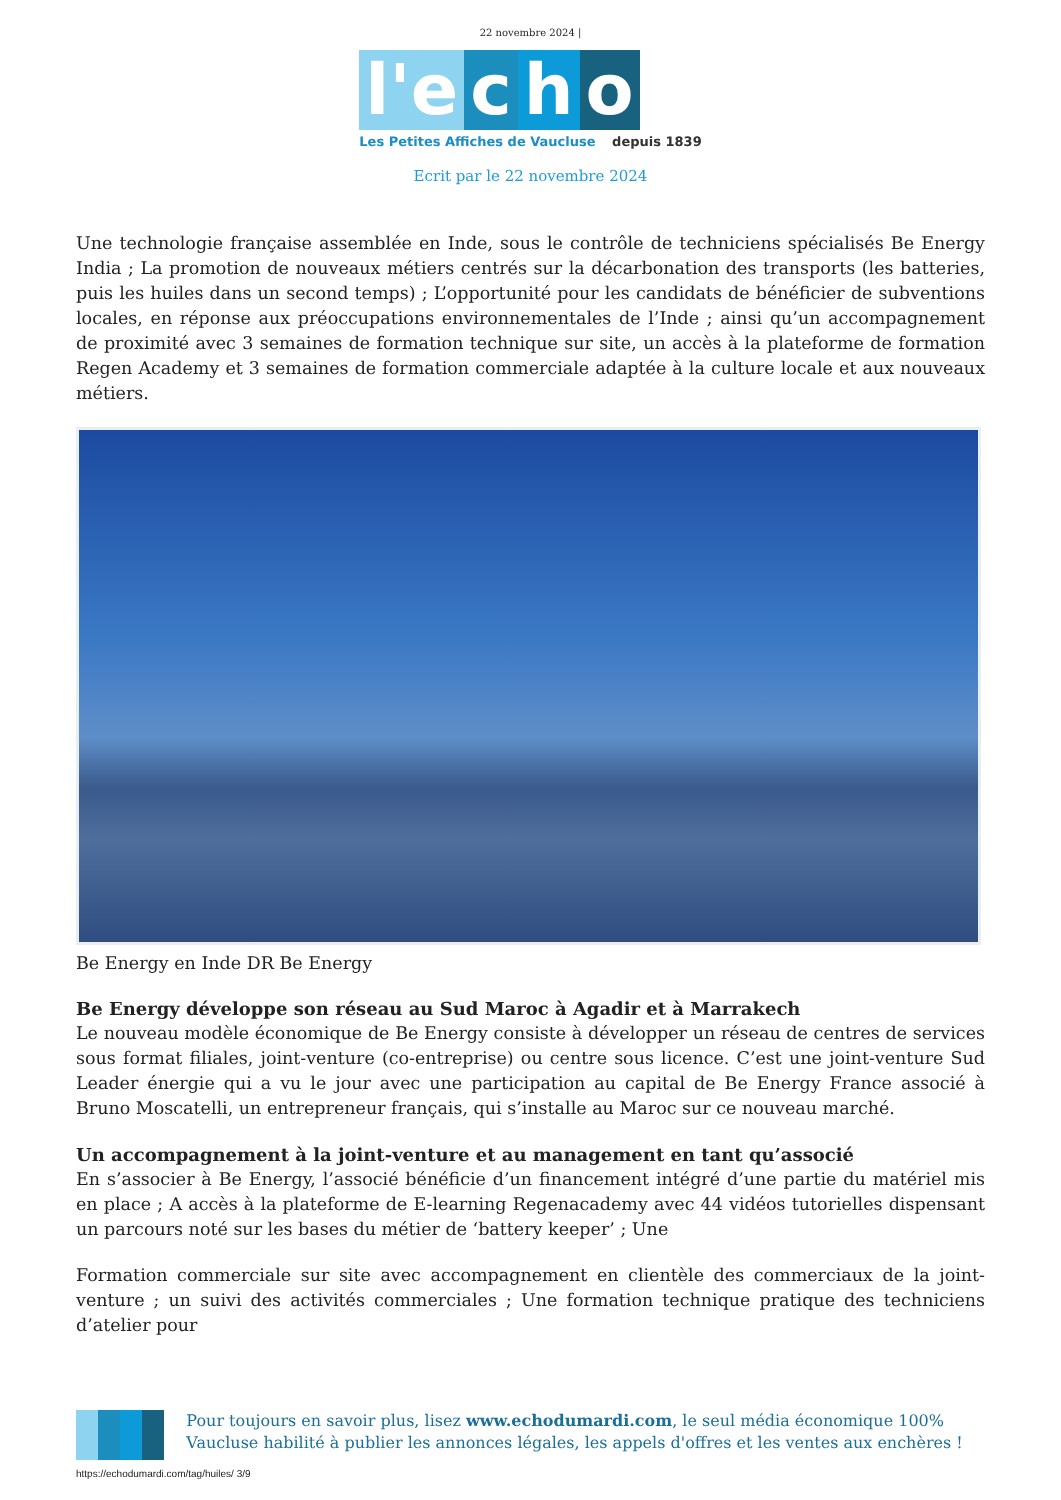22 novembre 2024 |
l'e
c
h
o
Les Petites Affiches de Vaucluse depuis 1839
Ecrit par le 22 novembre 2024
Une technologie française assemblée en Inde, sous le contrôle de techniciens spécialisés Be Energy India ; La promotion de nouveaux métiers centrés sur la décarbonation des transports (les batteries, puis les huiles dans un second temps) ; L’opportunité pour les candidats de bénéficier de subventions locales, en réponse aux préoccupations environnementales de l’Inde ; ainsi qu’un accompagnement de proximité avec 3 semaines de formation technique sur site, un accès à la plateforme de formation Regen Academy et 3 semaines de formation commerciale adaptée à la culture locale et aux nouveaux métiers.
Be Energy en Inde DR Be Energy
Be Energy développe son réseau au Sud Maroc à Agadir et à Marrakech
Le nouveau modèle économique de Be Energy consiste à développer un réseau de centres de services sous format filiales, joint-venture (co-entreprise) ou centre sous licence. C’est une joint-venture Sud Leader énergie qui a vu le jour avec une participation au capital de Be Energy France associé à Bruno Moscatelli, un entrepreneur français, qui s’installe au Maroc sur ce nouveau marché.
Un accompagnement à la joint-venture et au management en tant qu’associé
En s’associer à Be Energy, l’associé bénéficie d’un financement intégré d’une partie du matériel mis en place ; A accès à la plateforme de E-learning Regenacademy avec 44 vidéos tutorielles dispensant un parcours noté sur les bases du métier de ‘battery keeper’ ; Une
Formation commerciale sur site avec accompagnement en clientèle des commerciaux de la joint-venture ; un suivi des activités commerciales ; Une formation technique pratique des techniciens d’atelier pour
Pour toujours en savoir plus, lisez www.echodumardi.com, le seul média économique 100% Vaucluse habilité à publier les annonces légales, les appels d'offres et les ventes aux enchères !
https://echodumardi.com/tag/huiles/ 3/9